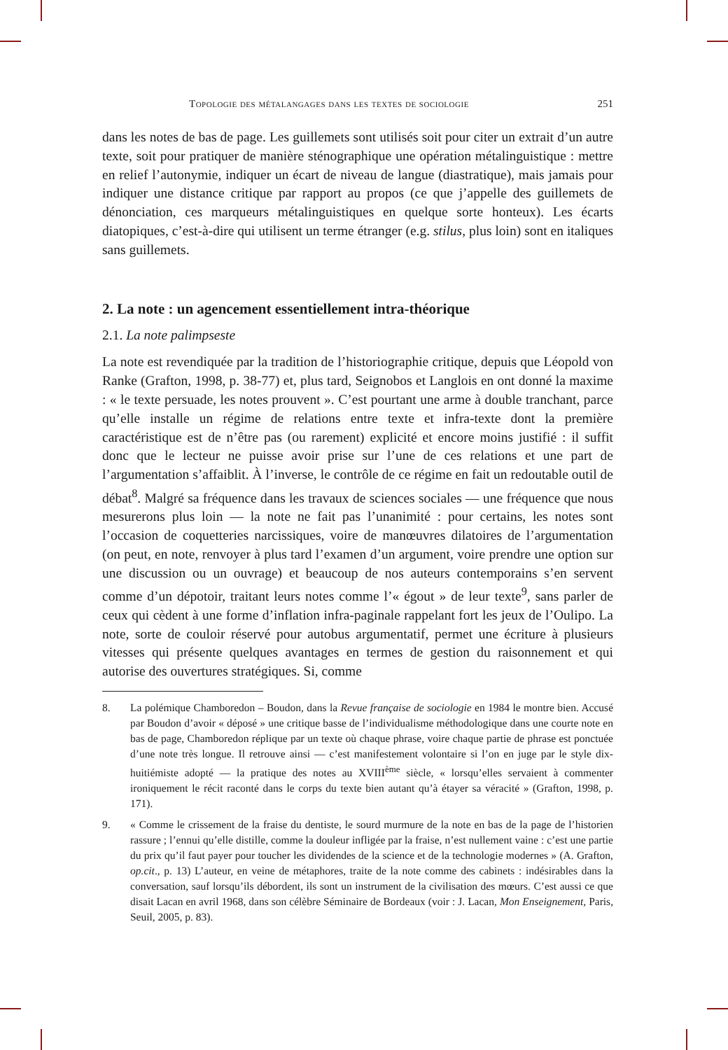Topologie des métalangages dans les textes de sociologie 251
dans les notes de bas de page. Les guillemets sont utilisés soit pour citer un extrait d’un autre texte, soit pour pratiquer de manière sténographique une opération métalinguistique : mettre en relief l’autonymie, indiquer un écart de niveau de langue (diastratique), mais jamais pour indiquer une distance critique par rapport au propos (ce que j’appelle des guillemets de dénonciation, ces marqueurs méta­linguistiques en quelque sorte honteux). Les écarts diatopiques, c’est-à-dire qui utilisent un terme étranger (e.g. stilus, plus loin) sont en italiques sans guillemets.
2. La note : un agencement essentiellement intra-théorique
2.1. La note palimpseste
La note est revendiquée par la tradition de l’historiographie critique, depuis que Léopold von Ranke (Grafton, 1998, p. 38-77) et, plus tard, Seignobos et Langlois en ont donné la maxime : « le texte persuade, les notes prouvent ». C’est pourtant une arme à double tranchant, parce qu’elle installe un régime de relations entre texte et infra-texte dont la première caractéristique est de n’être pas (ou rarement) explicité et encore moins justifié : il suffit donc que le lecteur ne puisse avoir prise sur l’une de ces relations et une part de l’argumentation s’affaiblit. À l’inverse, le contrôle de ce régime en fait un redoutable outil de débat<sup>8</sup>. Malgré sa fréquence dans les travaux de sciences sociales — une fréquence que nous mesurerons plus loin — la note ne fait pas l’unanimité : pour certains, les notes sont l’occasion de coquetteries narcissiques, voire de manœuvres dilatoires de l’argumentation (on peut, en note, renvoyer à plus tard l’examen d’un argument, voire prendre une option sur une discussion ou un ouvrage) et beaucoup de nos auteurs contemporains s’en servent comme d’un dépotoir, traitant leurs notes comme l’« égout » de leur texte<sup>9</sup>, sans parler de ceux qui cèdent à une forme d’inflation infra-paginale rappelant fort les jeux de l’Oulipo. La note, sorte de couloir réservé pour autobus argumentatif, permet une écriture à plusieurs vitesses qui présente quelques avantages en termes de gestion du raisonnement et qui autorise des ouvertures stratégiques. Si, comme
8. La polémique Chamboredon – Boudon, dans la Revue française de sociologie en 1984 le montre bien. Accusé par Boudon d’avoir « déposé » une critique basse de l’individualisme méthodo­logique dans une courte note en bas de page, Chamboredon réplique par un texte où chaque phrase, voire chaque partie de phrase est ponctuée d’une note très longue. Il retrouve ainsi — c’est manifestement volontaire si l’on en juge par le style dix-huitiémiste adopté — la pratique des notes au XVIII<sup>ème</sup> siècle, « lorsqu’elles servaient à commenter ironiquement le récit raconté dans le corps du texte bien autant qu’à étayer sa véracité » (Grafton, 1998, p. 171).
9. « Comme le crissement de la fraise du dentiste, le sourd murmure de la note en bas de la page de l’historien rassure ; l’ennui qu’elle distille, comme la douleur infligée par la fraise, n’est nullement vaine : c’est une partie du prix qu’il faut payer pour toucher les dividendes de la science et de la technologie modernes » (A. Grafton, op.cit., p. 13) L’auteur, en veine de métaphores, traite de la note comme des cabinets : indésirables dans la conversation, sauf lorsqu’ils débordent, ils sont un instrument de la civilisation des mœurs. C’est aussi ce que disait Lacan en avril 1968, dans son célèbre Séminaire de Bordeaux (voir : J. Lacan, Mon Enseignement, Paris, Seuil, 2005, p. 83).